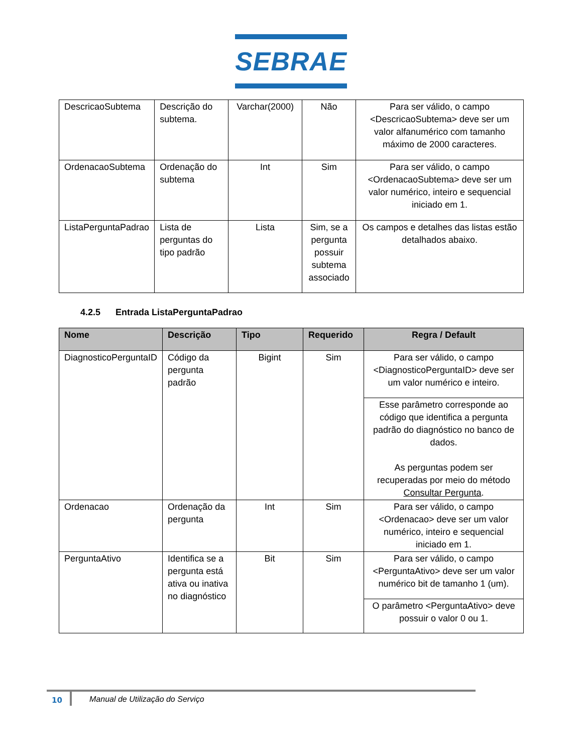SEBRAE
| DescricaoSubtema | Descrição do subtema. | Varchar(2000) | Não | Para ser válido, o campo <DescricaoSubtema> deve ser um valor alfanumérico com tamanho máximo de 2000 caracteres. |
| OrdenacaoSubtema | Ordenação do subtema | Int | Sim | Para ser válido, o campo <OrdenacaoSubtema> deve ser um valor numérico, inteiro e sequencial iniciado em 1. |
| ListaPerguntaPadrao | Lista de perguntas do tipo padrão | Lista | Sim, se a pergunta possuir subtema associado | Os campos e detalhes das listas estão detalhados abaixo. |
4.2.5 Entrada ListaPerguntaPadrao
| Nome | Descrição | Tipo | Requerido | Regra / Default |
| --- | --- | --- | --- | --- |
| DiagnosticoPerguntaID | Código da pergunta padrão | Bigint | Sim | Para ser válido, o campo <DiagnosticoPerguntaID> deve ser um valor numérico e inteiro. |
| | | | | Esse parâmetro corresponde ao código que identifica a pergunta padrão do diagnóstico no banco de dados. As perguntas podem ser recuperadas por meio do método Consultar Pergunta . |
| Ordenacao | Ordenação da pergunta | Int | Sim | Para ser válido, o campo <Ordenacao> deve ser um valor numérico, inteiro e sequencial iniciado em 1. |
| PerguntaAtivo | Identifica se a pergunta está ativa ou inativa no diagnóstico | Bit | Sim | Para ser válido, o campo <PerguntaAtivo> deve ser um valor numérico bit de tamanho 1 (um). |
| | | | | O parâmetro <PerguntaAtivo> deve possuir o valor 0 ou 1. |
10
Manual de Utilização do Serviço